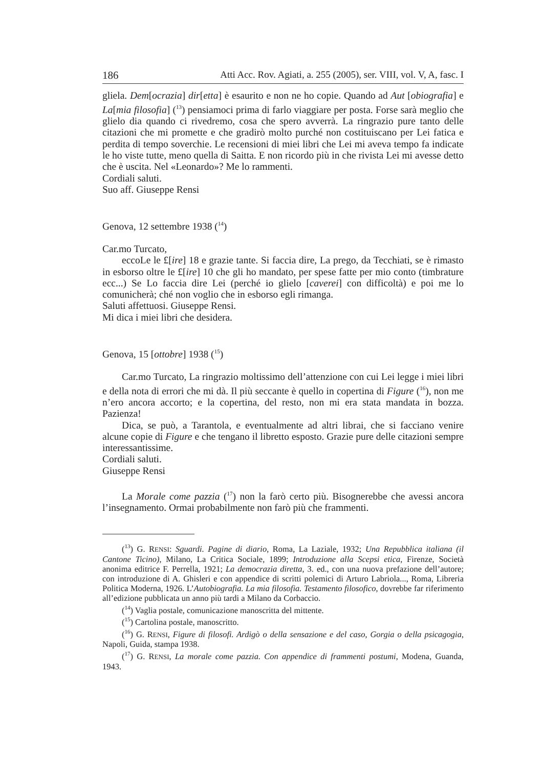186 Atti Acc. Rov. Agiati, a. 255 (2005), ser. VIII, vol. V, A, fasc. I
gliela. Dem[ocrazia] dir[etta] è esaurito e non ne ho copie. Quando ad Aut [obiografia] e La[mia filosofia] (<sup>13</sup>) pensiamoci prima di farlo viaggiare per posta. Forse sarà meglio che glielo dia quando ci rivedremo, cosa che spero avverrà. La ringrazio pure tanto delle citazioni che mi promette e che gradirò molto purché non costituiscano per Lei fatica e perdita di tempo soverchie. Le recensioni di miei libri che Lei mi aveva tempo fa indicate le ho viste tutte, meno quella di Saitta. E non ricordo più in che rivista Lei mi avesse detto che è uscita. Nel «Leonardo»? Me lo rammenti.
Cordiali saluti.
Suo aff. Giuseppe Rensi
Genova, 12 settembre 1938 (<sup>14</sup>)
Car.mo Turcato,
eccoLe le £[ire] 18 e grazie tante. Si faccia dire, La prego, da Tecchiati, se è rimasto in esborso oltre le £[ire] 10 che gli ho mandato, per spese fatte per mio conto (timbrature ecc...) Se Lo faccia dire Lei (perché io glielo [caverei] con difficoltà) e poi me lo comunicherà; ché non voglio che in esborso egli rimanga.
Saluti affettuosi. Giuseppe Rensi.
Mi dica i miei libri che desidera.
Genova, 15 [ottobre] 1938 (<sup>15</sup>)
Car.mo Turcato, La ringrazio moltissimo dell’attenzione con cui Lei legge i miei libri e della nota di errori che mi dà. Il più seccante è quello in copertina di Figure (<sup>16</sup>), non me n’ero ancora accorto; e la copertina, del resto, non mi era stata mandata in bozza. Pazienza!
Dica, se può, a Tarantola, e eventualmente ad altri librai, che si facciano venire alcune copie di Figure e che tengano il libretto esposto. Grazie pure delle citazioni sempre interessantissime.
Cordiali saluti.
Giuseppe Rensi
La Morale come pazzia (<sup>17</sup>) non la farò certo più. Bisognerebbe che avessi ancora l’insegnamento. Ormai probabilmente non farò più che frammenti.
(<sup>13</sup>) G. RENSI: Sguardi. Pagine di diario, Roma, La Laziale, 1932; Una Repubblica italiana (il Cantone Ticino), Milano, La Critica Sociale, 1899; Introduzione alla Scepsi etica, Firenze, Società anonima editrice F. Perrella, 1921; La democrazia diretta, 3. ed., con una nuova prefazione dell’autore; con introduzione di A. Ghisleri e con appendice di scritti polemici di Arturo Labriola..., Roma, Libreria Politica Moderna, 1926. L’Autobiografia. La mia filosofia. Testamento filosofico, dovrebbe far riferimento all’edizione pubblicata un anno più tardi a Milano da Corbaccio.
(<sup>14</sup>) Vaglia postale, comunicazione manoscritta del mittente.
(<sup>15</sup>) Cartolina postale, manoscritto.
(<sup>16</sup>) G. RENSI, Figure di filosofi. Ardigò o della sensazione e del caso, Gorgia o della psicagogia, Napoli, Guida, stampa 1938.
(<sup>17</sup>) G. RENSI, La morale come pazzia. Con appendice di frammenti postumi, Modena, Guanda, 1943.